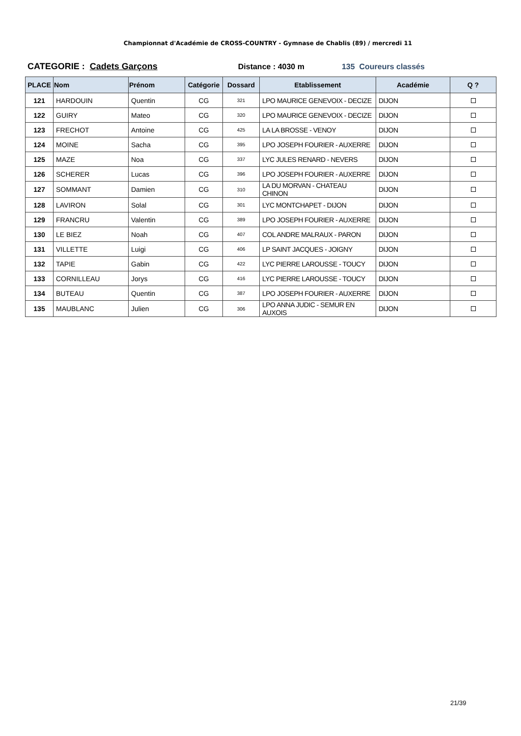Championnat d'Académie de CROSS-COUNTRY - Gymnase de Chablis (89) / mercredi 11
CATEGORIE : Cadets Garçons Distance : 4030 m 135 Coureurs classés
| PLACE | Nom | Prénom | Catégorie | Dossard | Etablissement | Académie | Q ? |
| --- | --- | --- | --- | --- | --- | --- | --- |
| 121 | HARDOUIN | Quentin | CG | 321 | LPO MAURICE GENEVOIX - DECIZE | DIJON | |
| 122 | GUIRY | Mateo | CG | 320 | LPO MAURICE GENEVOIX - DECIZE | DIJON | |
| 123 | FRECHOT | Antoine | CG | 425 | LA LA BROSSE - VENOY | DIJON | |
| 124 | MOINE | Sacha | CG | 395 | LPO JOSEPH FOURIER - AUXERRE | DIJON | |
| 125 | MAZE | Noa | CG | 337 | LYC JULES RENARD - NEVERS | DIJON | |
| 126 | SCHERER | Lucas | CG | 396 | LPO JOSEPH FOURIER - AUXERRE | DIJON | |
| 127 | SOMMANT | Damien | CG | 310 | LA DU MORVAN - CHATEAU CHINON | DIJON | |
| 128 | LAVIRON | Solal | CG | 301 | LYC MONTCHAPET - DIJON | DIJON | |
| 129 | FRANCRU | Valentin | CG | 389 | LPO JOSEPH FOURIER - AUXERRE | DIJON | |
| 130 | LE BIEZ | Noah | CG | 407 | COL ANDRE MALRAUX - PARON | DIJON | |
| 131 | VILLETTE | Luigi | CG | 406 | LP SAINT JACQUES - JOIGNY | DIJON | |
| 132 | TAPIE | Gabin | CG | 422 | LYC PIERRE LAROUSSE - TOUCY | DIJON | |
| 133 | CORNILLEAU | Jorys | CG | 416 | LYC PIERRE LAROUSSE - TOUCY | DIJON | |
| 134 | BUTEAU | Quentin | CG | 387 | LPO JOSEPH FOURIER - AUXERRE | DIJON | |
| 135 | MAUBLANC | Julien | CG | 306 | LPO ANNA JUDIC - SEMUR EN AUXOIS | DIJON | |
21/39